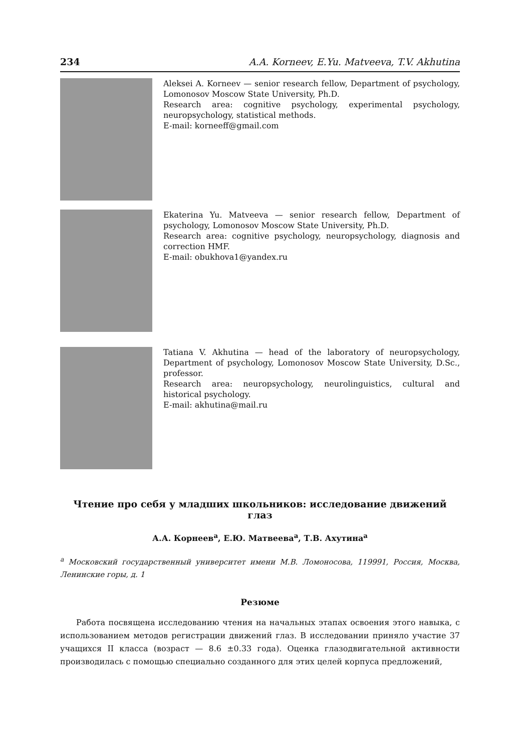234 A.A. Korneev, E.Yu. Matveeva, T.V. Akhutina
Aleksei A. Korneev — senior research fellow, Department of psychology, Lomonosov Moscow State University, Ph.D.
Research area: cognitive psychology, experimental psychology, neuropsychology, statistical methods.
E-mail: korneeff@gmail.com
Ekaterina Yu. Matveeva — senior research fellow, Department of psychology, Lomonosov Moscow State University, Ph.D.
Research area: cognitive psychology, neuropsychology, diagnosis and correction HMF.
E-mail: obukhova1@yandex.ru
Tatiana V. Akhutina — head of the laboratory of neuropsychology, Department of psychology, Lomonosov Moscow State University, D.Sc., professor.
Research area: neuropsychology, neurolinguistics, cultural and historical psychology.
E-mail: akhutina@mail.ru
Чтение про себя у младших школьников: исследование движений глаз
А.А. Корнеев<sup>a</sup>, Е.Ю. Матвеева<sup>a</sup>, Т.В. Ахутина<sup>a</sup>
<sup>a</sup> Московский государственный университет имени М.В. Ломоносова, 119991, Россия, Москва, Ленинские горы, д. 1
Резюме
Работа посвящена исследованию чтения на начальных этапах освоения этого навыка, с использованием методов регистрации движений глаз. В исследовании приняло участие 37 учащихся II класса (возраст — 8.6 ±0.33 года). Оценка глазодвигательной активности производилась с помощью специально созданного для этих целей корпуса предложений,